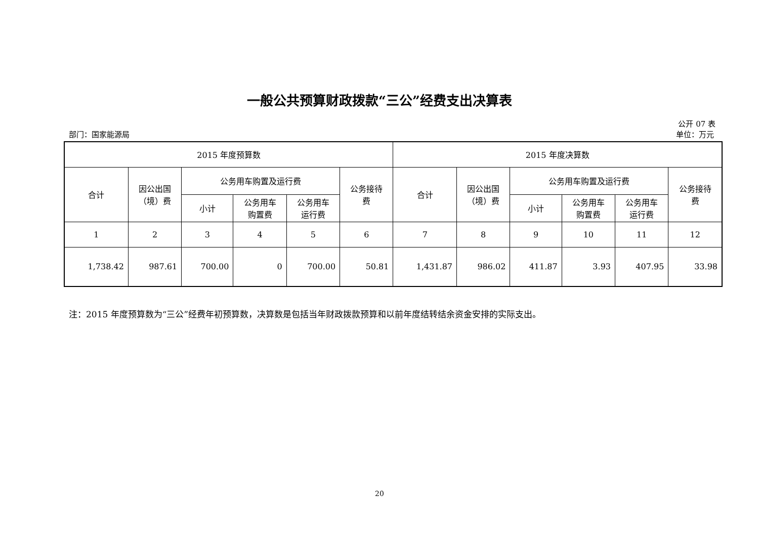一般公共预算财政拨款“三公”经费支出决算表
公开 07 表
部门：国家能源局 单位：万元
| 2015 年度预算数 | | | | | | 2015 年度决算数 | | | | | |
| --- | --- | --- | --- | --- | --- | --- | --- | --- | --- | --- | --- |
| 合计 | 因公出国 （境）费 | 公务用车购置及运行费 | | | 公务接待 费 | 合计 | 因公出国 （境）费 | 公务用车购置及运行费 | | | 公务接待 费 |
| | | 小计 | 公务用车 购置费 | 公务用车 运行费 | | | | 小计 | 公务用车 购置费 | 公务用车 运行费 | |
| 1 | 2 | 3 | 4 | 5 | 6 | 7 | 8 | 9 | 10 | 11 | 12 |
| 1,738.42 | 987.61 | 700.00 | 0 | 700.00 | 50.81 | 1,431.87 | 986.02 | 411.87 | 3.93 | 407.95 | 33.98 |
注：2015 年度预算数为“三公”经费年初预算数，决算数是包括当年财政拨款预算和以前年度结转结余资金安排的实际支出。
20